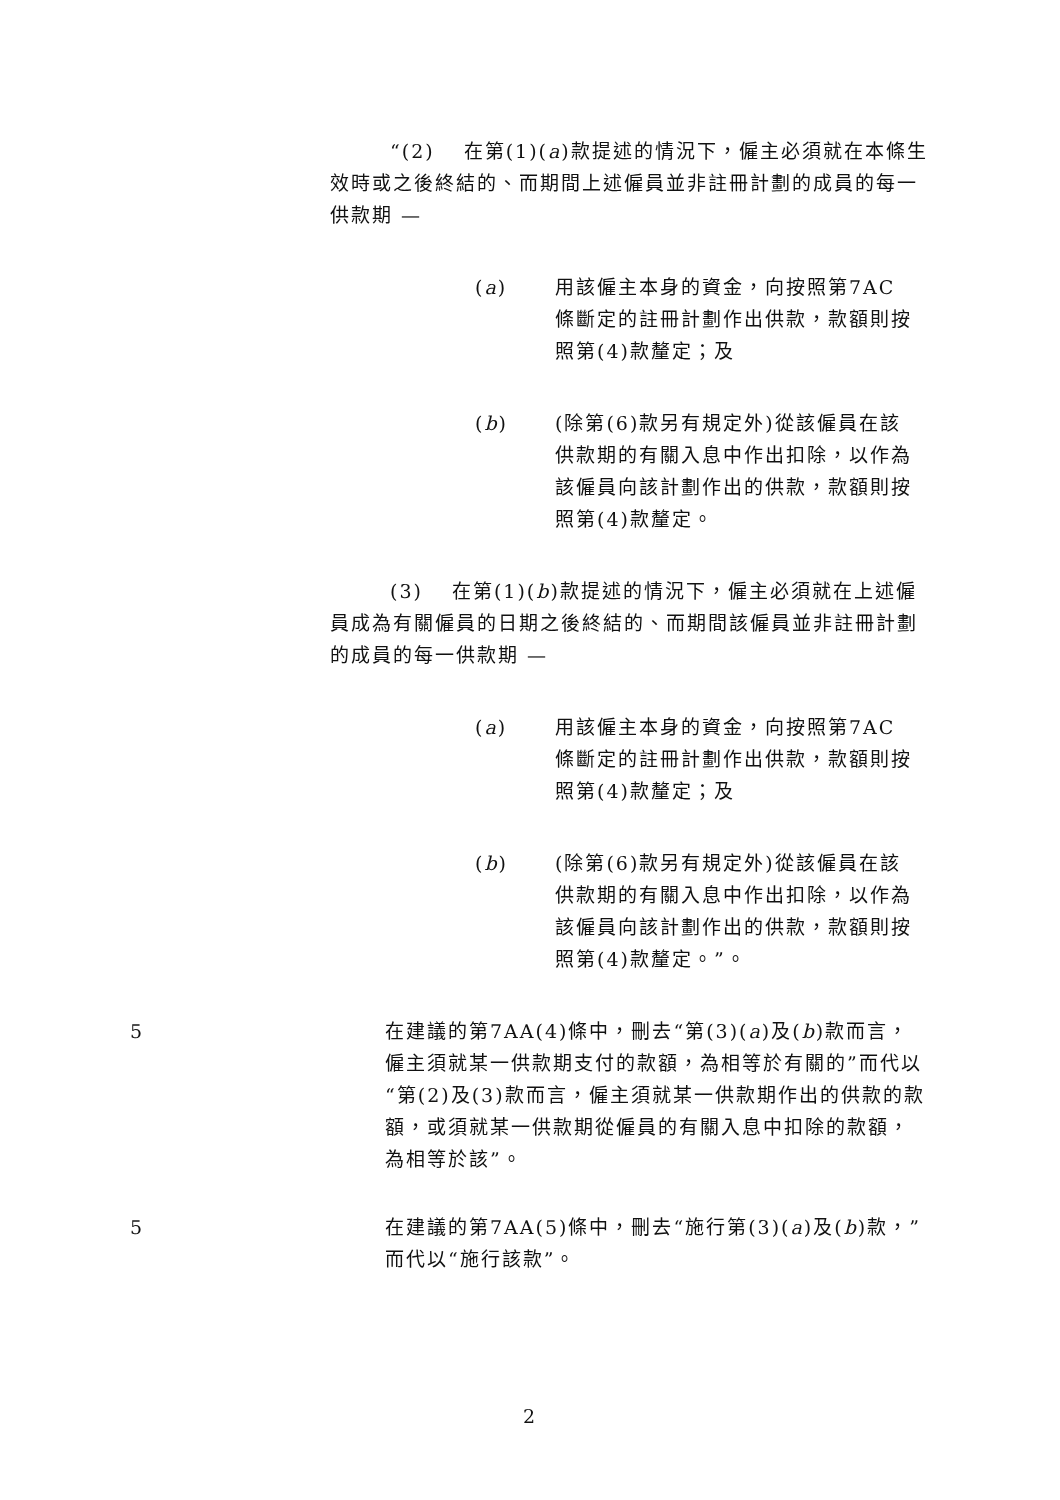“(2)　 在第(1)(a)款提述的情況下，僱主必須就在本條生效時或之後終結的、而期間上述僱員並非註冊計劃的成員的每一供款期 —
(a) 用該僱主本身的資金，向按照第7AC條斷定的註冊計劃作出供款，款額則按照第(4)款釐定；及
(b) (除第(6)款另有規定外)從該僱員在該供款期的有關入息中作出扣除，以作為該僱員向該計劃作出的供款，款額則按照第(4)款釐定。
(3)　 在第(1)(b)款提述的情況下，僱主必須就在上述僱員成為有關僱員的日期之後終結的、而期間該僱員並非註冊計劃的成員的每一供款期 —
(a) 用該僱主本身的資金，向按照第7AC條斷定的註冊計劃作出供款，款額則按照第(4)款釐定；及
(b) (除第(6)款另有規定外)從該僱員在該供款期的有關入息中作出扣除，以作為該僱員向該計劃作出的供款，款額則按照第(4)款釐定。”。
5 在建議的第7AA(4)條中，刪去“第(3)(a)及(b)款而言，僱主須就某一供款期支付的款額，為相等於有關的”而代以“第(2)及(3)款而言，僱主須就某一供款期作出的供款的款額，或須就某一供款期從僱員的有關入息中扣除的款額，為相等於該”。
5 在建議的第7AA(5)條中，刪去“施行第(3)(a)及(b)款，”而代以“施行該款”。
2